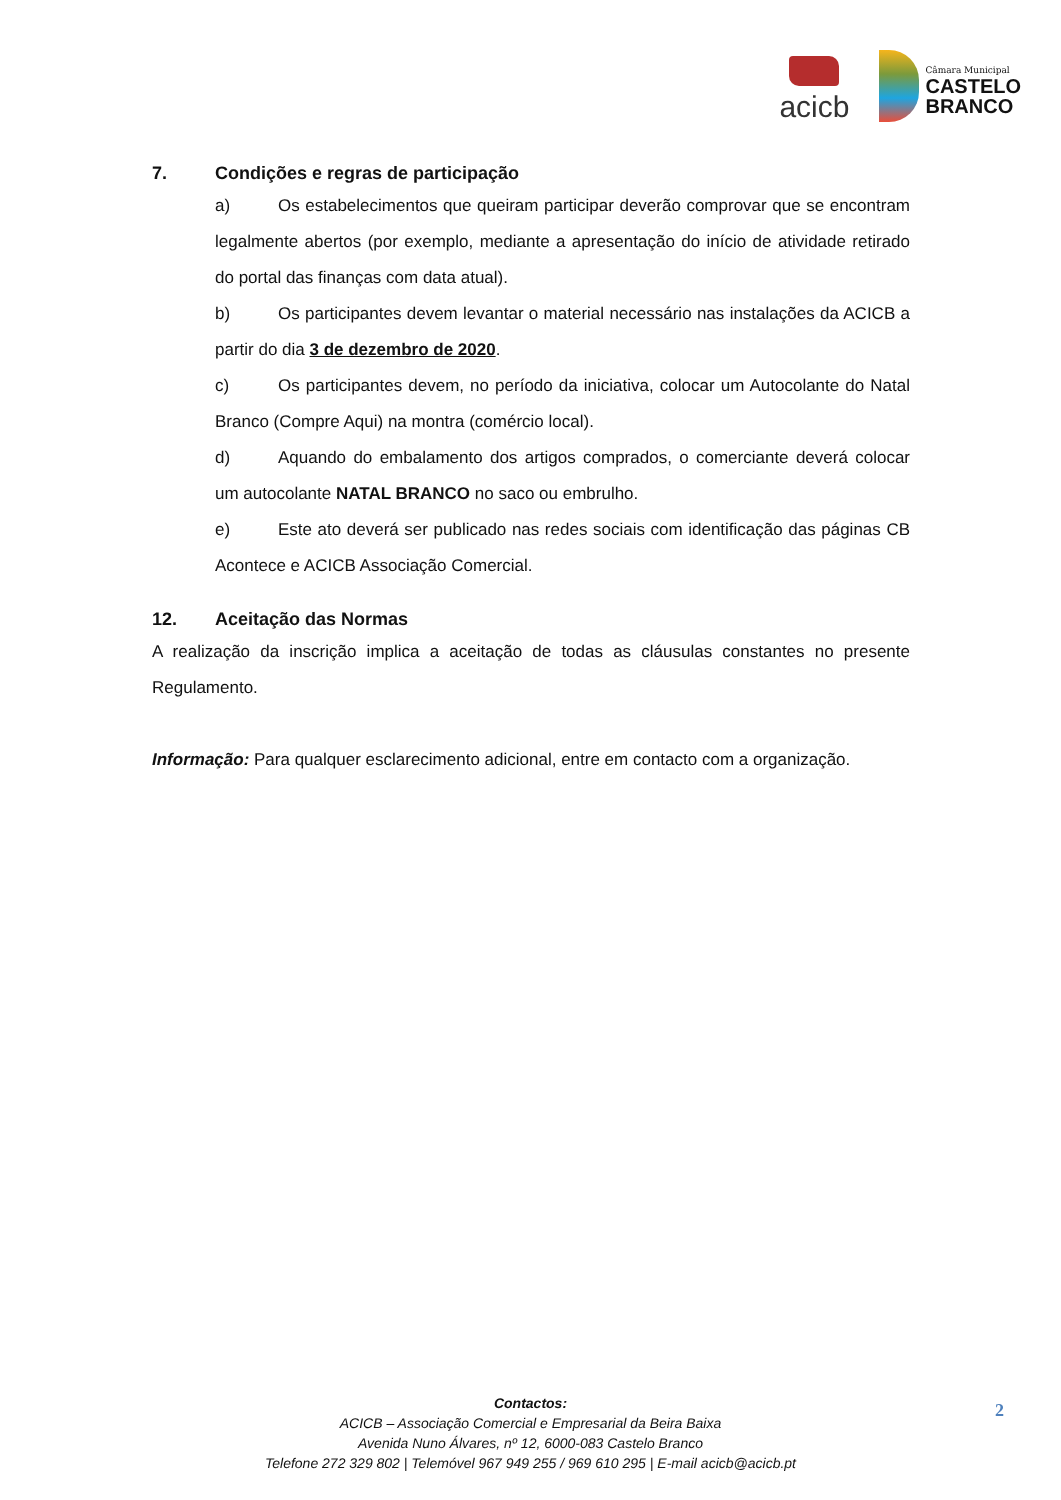acicb
Câmara Municipal
CASTELO
BRANCO
7. Condições e regras de participação
a) Os estabelecimentos que queiram participar deverão comprovar que se encontram legalmente abertos (por exemplo, mediante a apresentação do início de atividade retirado do portal das finanças com data atual).
b) Os participantes devem levantar o material necessário nas instalações da ACICB a partir do dia 3 de dezembro de 2020.
c) Os participantes devem, no período da iniciativa, colocar um Autocolante do Natal Branco (Compre Aqui) na montra (comércio local).
d) Aquando do embalamento dos artigos comprados, o comerciante deverá colocar um autocolante NATAL BRANCO no saco ou embrulho.
e) Este ato deverá ser publicado nas redes sociais com identificação das páginas CB Acontece e ACICB Associação Comercial.
12. Aceitação das Normas
A realização da inscrição implica a aceitação de todas as cláusulas constantes no presente Regulamento.
Informação: Para qualquer esclarecimento adicional, entre em contacto com a organização.
Contactos:
ACICB – Associação Comercial e Empresarial da Beira Baixa
Avenida Nuno Álvares, nº 12, 6000-083 Castelo Branco
Telefone 272 329 802 | Telemóvel 967 949 255 / 969 610 295 | E-mail acicb@acicb.pt
2